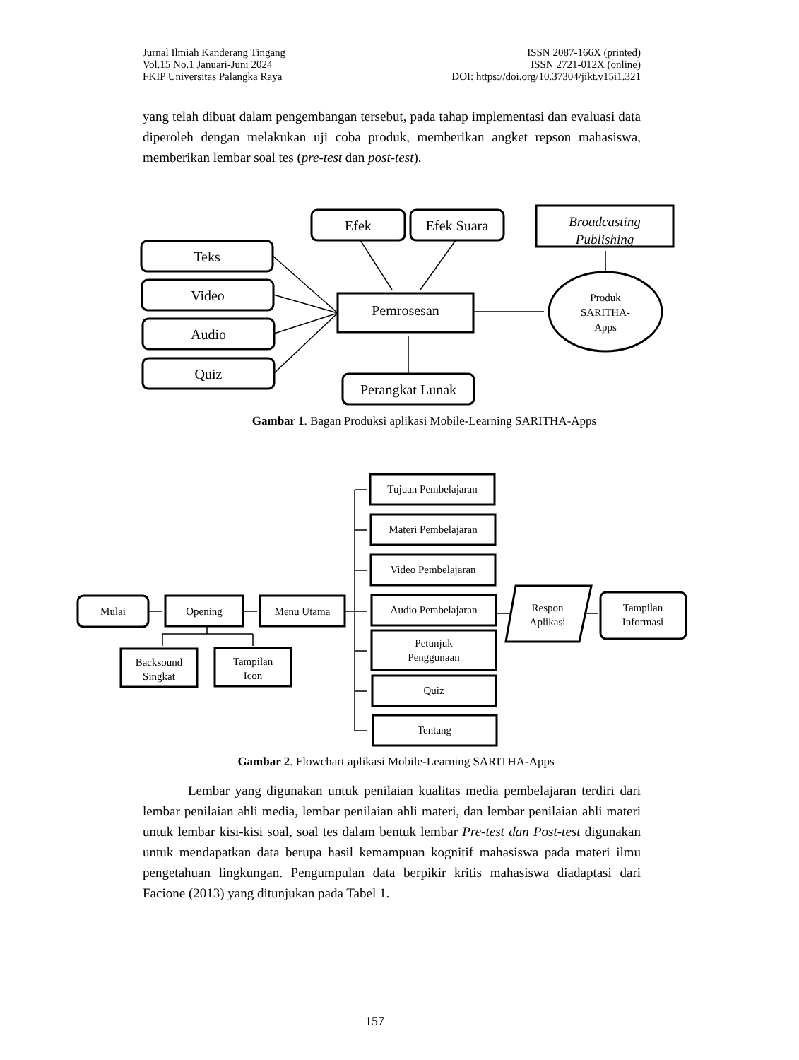Jurnal Ilmiah Kanderang Tingang
Vol.15 No.1 Januari-Juni 2024
FKIP Universitas Palangka Raya
ISSN 2087-166X (printed)
ISSN 2721-012X (online)
DOI: https://doi.org/10.37304/jikt.v15i1.321
yang telah dibuat dalam pengembangan tersebut, pada tahap implementasi dan evaluasi data diperoleh dengan melakukan uji coba produk, memberikan angket repson mahasiswa, memberikan lembar soal tes (pre-test dan post-test).
Teks
Video
Audio
Quiz
Efek
Efek Suara
Pemrosesan
Perangkat Lunak
Broadcasting
Publishing
Produk
SARITHA-
Apps
Gambar 1. Bagan Produksi aplikasi Mobile-Learning SARITHA-Apps
Mulai
Opening
Menu Utama
Backsound
Singkat
Tampilan
Icon
Tujuan Pembelajaran
Materi Pembelajaran
Video Pembelajaran
Audio Pembelajaran
Petunjuk
Penggunaan
Quiz
Tentang
Respon
Aplikasi
Tampilan
Informasi
Gambar 2. Flowchart aplikasi Mobile-Learning SARITHA-Apps
Lembar yang digunakan untuk penilaian kualitas media pembelajaran terdiri dari lembar penilaian ahli media, lembar penilaian ahli materi, dan lembar penilaian ahli materi untuk lembar kisi-kisi soal, soal tes dalam bentuk lembar Pre-test dan Post-test digunakan untuk mendapatkan data berupa hasil kemampuan kognitif mahasiswa pada materi ilmu pengetahuan lingkungan. Pengumpulan data berpikir kritis mahasiswa diadaptasi dari Facione (2013) yang ditunjukan pada Tabel 1.
157